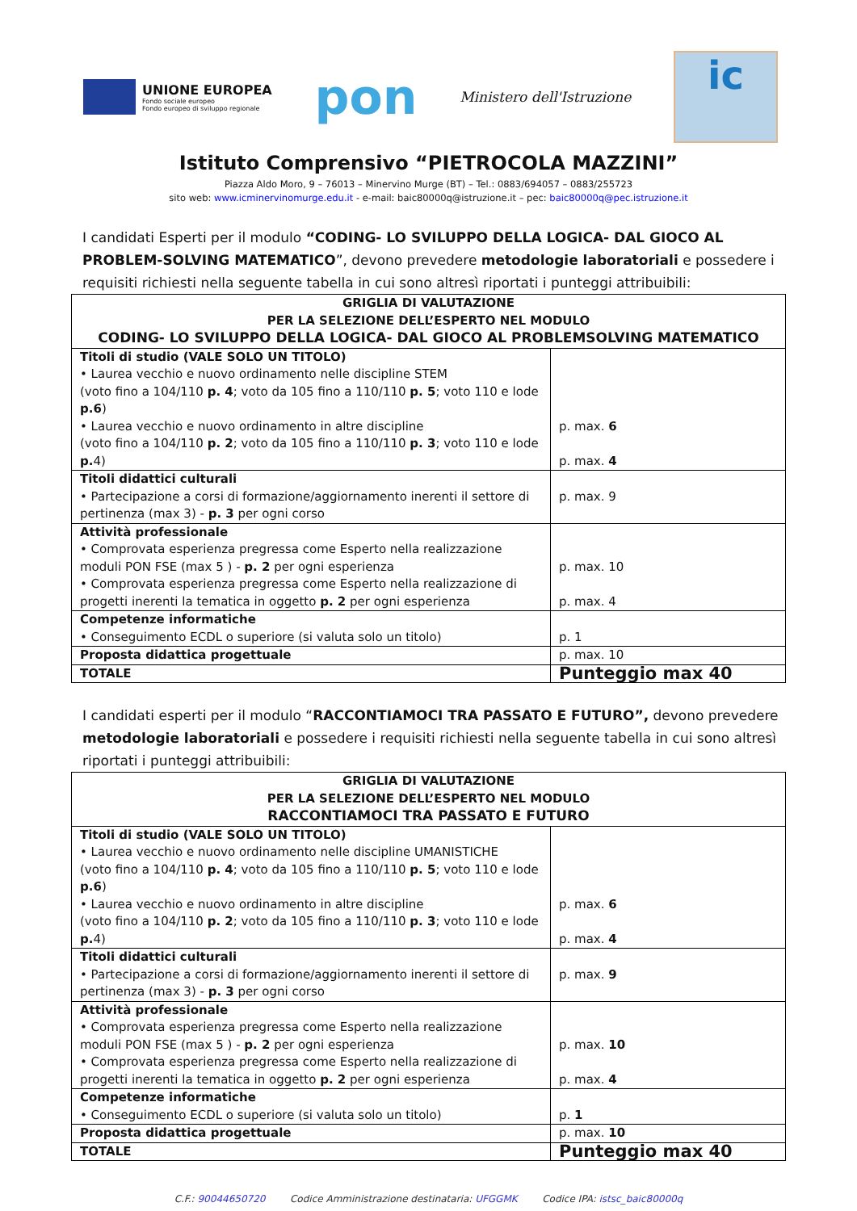UNIONE EUROPEA
Fondo sociale europeo
Fondo europeo di sviluppo regionale
pon
Ministero dell'Istruzione
ic
Istituto Comprensivo “PIETROCOLA MAZZINI”
Piazza Aldo Moro, 9 – 76013 – Minervino Murge (BT) – Tel.: 0883/694057 – 0883/255723
sito web: www.icminervinomurge.edu.it - e-mail: baic80000q@istruzione.it – pec: baic80000q@pec.istruzione.it
I candidati Esperti per il modulo “CODING- LO SVILUPPO DELLA LOGICA- DAL GIOCO AL PROBLEM-SOLVING MATEMATICO”, devono prevedere metodologie laboratoriali e possedere i requisiti richiesti nella seguente tabella in cui sono altresì riportati i punteggi attribuibili:
| GRIGLIA DI VALUTAZIONE PER LA SELEZIONE DELL’ESPERTO NEL MODULO CODING- LO SVILUPPO DELLA LOGICA- DAL GIOCO AL PROBLEMSOLVING MATEMATICO | |
| --- | --- |
| Titoli di studio (VALE SOLO UN TITOLO) • Laurea vecchio e nuovo ordinamento nelle discipline STEM (voto fino a 104/110 p. 4 ; voto da 105 fino a 110/110 p. 5 ; voto 110 e lode p.6 ) • Laurea vecchio e nuovo ordinamento in altre discipline (voto fino a 104/110 p. 2 ; voto da 105 fino a 110/110 p. 3 ; voto 110 e lode p. 4) | p. max. 6 p. max. 4 |
| Titoli didattici culturali • Partecipazione a corsi di formazione/aggiornamento inerenti il settore di pertinenza (max 3) - p. 3 per ogni corso | p. max. 9 |
| Attività professionale • Comprovata esperienza pregressa come Esperto nella realizzazione moduli PON FSE (max 5 ) - p. 2 per ogni esperienza • Comprovata esperienza pregressa come Esperto nella realizzazione di progetti inerenti la tematica in oggetto p. 2 per ogni esperienza | p. max. 10 p. max. 4 |
| Competenze informatiche • Conseguimento ECDL o superiore (si valuta solo un titolo) | p. 1 |
| Proposta didattica progettuale | p. max. 10 |
| TOTALE | Punteggio max 40 |
I candidati esperti per il modulo “RACCONTIAMOCI TRA PASSATO E FUTURO”, devono prevedere metodologie laboratoriali e possedere i requisiti richiesti nella seguente tabella in cui sono altresì riportati i punteggi attribuibili:
| GRIGLIA DI VALUTAZIONE PER LA SELEZIONE DELL’ESPERTO NEL MODULO RACCONTIAMOCI TRA PASSATO E FUTURO | |
| --- | --- |
| Titoli di studio (VALE SOLO UN TITOLO) • Laurea vecchio e nuovo ordinamento nelle discipline UMANISTICHE (voto fino a 104/110 p. 4 ; voto da 105 fino a 110/110 p. 5 ; voto 110 e lode p.6 ) • Laurea vecchio e nuovo ordinamento in altre discipline (voto fino a 104/110 p. 2 ; voto da 105 fino a 110/110 p. 3 ; voto 110 e lode p. 4) | p. max. 6 p. max. 4 |
| Titoli didattici culturali • Partecipazione a corsi di formazione/aggiornamento inerenti il settore di pertinenza (max 3) - p. 3 per ogni corso | p. max. 9 |
| Attività professionale • Comprovata esperienza pregressa come Esperto nella realizzazione moduli PON FSE (max 5 ) - p. 2 per ogni esperienza • Comprovata esperienza pregressa come Esperto nella realizzazione di progetti inerenti la tematica in oggetto p. 2 per ogni esperienza | p. max. 10 p. max. 4 |
| Competenze informatiche • Conseguimento ECDL o superiore (si valuta solo un titolo) | p. 1 |
| Proposta didattica progettuale | p. max. 10 |
| TOTALE | Punteggio max 40 |
C.F.: 90044650720 Codice Amministrazione destinataria: UFGGMK Codice IPA: istsc_baic80000q